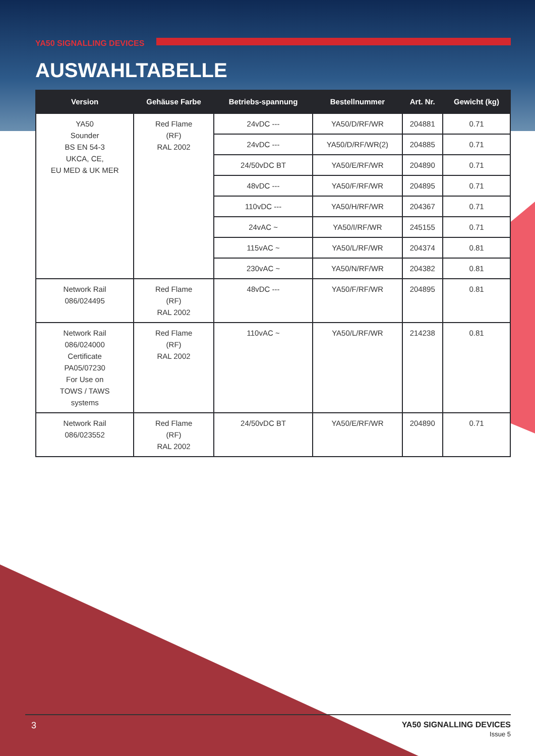YA50 SIGNALLING DEVICES
AUSWAHLTABELLE
| Version | Gehäuse Farbe | Betriebs-spannung | Bestellnummer | Art. Nr. | Gewicht (kg) |
| --- | --- | --- | --- | --- | --- |
| YA50 Sounder BS EN 54-3 UKCA, CE, EU MED & UK MER | Red Flame (RF) RAL 2002 | 24vDC --- | YA50/D/RF/WR | 204881 | 0.71 |
| | | 24vDC --- | YA50/D/RF/WR(2) | 204885 | 0.71 |
| | | 24/50vDC BT | YA50/E/RF/WR | 204890 | 0.71 |
| | | 48vDC --- | YA50/F/RF/WR | 204895 | 0.71 |
| | | 110vDC --- | YA50/H/RF/WR | 204367 | 0.71 |
| | | 24vAC ~ | YA50/I/RF/WR | 245155 | 0.71 |
| | | 115vAC ~ | YA50/L/RF/WR | 204374 | 0.81 |
| | | 230vAC ~ | YA50/N/RF/WR | 204382 | 0.81 |
| Network Rail 086/024495 | Red Flame (RF) RAL 2002 | 48vDC --- | YA50/F/RF/WR | 204895 | 0.81 |
| Network Rail 086/024000 Certificate PA05/07230 For Use on TOWS / TAWS systems | Red Flame (RF) RAL 2002 | 110vAC ~ | YA50/L/RF/WR | 214238 | 0.81 |
| Network Rail 086/023552 | Red Flame (RF) RAL 2002 | 24/50vDC BT | YA50/E/RF/WR | 204890 | 0.71 |
3 YA50 SIGNALLING DEVICES
Issue 5